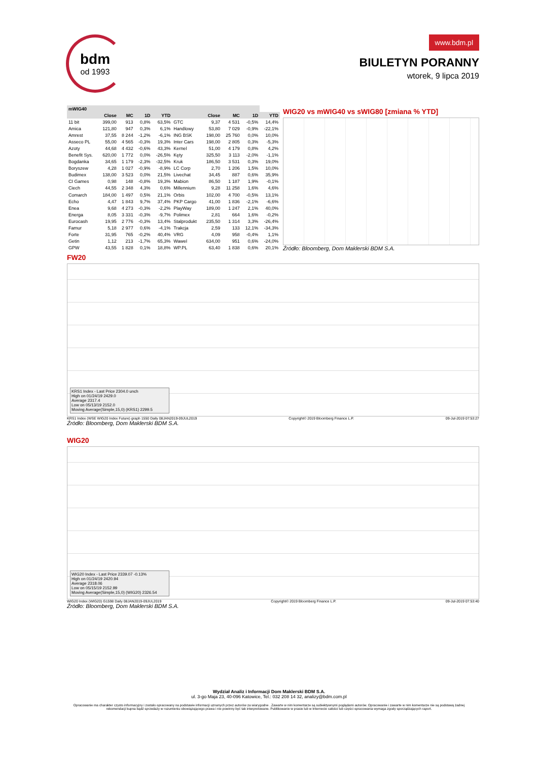bdm
od 1993
www.bdm.pl
BIULETYN PORANNY
wtorek, 9 lipca 2019
| mWIG40 | | | | | | | | | |
| --- | --- | --- | --- | --- | --- | --- | --- | --- | --- |
| | Close | MC | 1D | YTD | | Close | MC | 1D | YTD |
| 11 bit | 399,00 | 913 | 0,8% | 63,5% | GTC | 9,37 | 4 531 | -0,5% | 14,4% |
| Amica | 121,80 | 947 | 0,3% | 6,1% | Handlowy | 53,80 | 7 029 | -0,9% | -22,1% |
| Amrest | 37,55 | 8 244 | -1,2% | -6,1% | ING BSK | 198,00 | 25 760 | 0,0% | 10,0% |
| Asseco PL | 55,00 | 4 565 | -0,3% | 19,3% | Inter Cars | 198,00 | 2 805 | 0,3% | -5,3% |
| Azoty | 44,68 | 4 432 | -0,6% | 43,3% | Kernel | 51,00 | 4 179 | 0,8% | 4,2% |
| Benefit Sys. | 620,00 | 1 772 | 0,0% | -26,5% | Kęty | 325,50 | 3 113 | -2,0% | -1,1% |
| Bogdanka | 34,65 | 1 179 | -2,3% | -32,5% | Kruk | 186,50 | 3 531 | 0,3% | 19,0% |
| Boryszew | 4,28 | 1 027 | -0,9% | -8,9% | LC Corp | 2,70 | 1 206 | 1,5% | 10,0% |
| Budimex | 138,00 | 3 523 | 0,0% | 21,5% | Livechat | 34,45 | 887 | 0,6% | 35,9% |
| CI Games | 0,98 | 148 | -0,8% | 19,3% | Mabion | 86,50 | 1 187 | 1,9% | -0,1% |
| Ciech | 44,55 | 2 348 | 4,3% | 0,6% | Millennium | 9,28 | 11 258 | 1,6% | 4,6% |
| Comarch | 184,00 | 1 497 | 0,5% | 21,1% | Orbis | 102,00 | 4 700 | -0,5% | 13,1% |
| Echo | 4,47 | 1 843 | 9,7% | 37,4% | PKP Cargo | 41,00 | 1 836 | -2,1% | -6,6% |
| Enea | 9,68 | 4 273 | -0,3% | -2,2% | PlayWay | 189,00 | 1 247 | 2,1% | 40,0% |
| Energa | 8,05 | 3 331 | -0,3% | -9,7% | Polimex | 2,81 | 664 | 1,6% | -0,2% |
| Eurocash | 19,95 | 2 776 | -0,3% | 13,4% | Stalprodukt | 235,50 | 1 314 | 3,3% | -26,4% |
| Famur | 5,18 | 2 977 | 0,6% | -4,1% | Trakcja | 2,59 | 133 | 12,1% | -34,3% |
| Forte | 31,95 | 765 | -0,2% | 40,4% | VRG | 4,09 | 958 | -0,4% | 1,1% |
| Getin | 1,12 | 213 | -1,7% | 65,3% | Wawel | 634,00 | 951 | 0,6% | -24,0% |
| GPW | 43,55 | 1 828 | 0,1% | 18,8% | WP.PL | 63,40 | 1 838 | 0,6% | 20,1% |
WIG20 vs mWIG40 vs sWIG80 [zmiana % YTD]
Źródło: Bloomberg, Dom Maklerski BDM S.A.
FW20
KRS1 Index - Last Price 2304.0 unch
High on 01/24/19 2429.0
Average 2317.4
Low on 05/13/19 2152.0
Moving Average(Simple,15,0) (KRS1) 2299.5
KRS1 Index (WSE WIG20 Index Future) graph 1550 Daily 08JAN2019-09JUL2019 Copyright© 2019 Bloomberg Finance L.P. 09-Jul-2019 07:53:27
Źródło: Bloomberg, Dom Maklerski BDM S.A.
WIG20
WIG20 Index - Last Price 2339.07 -0.13%
High on 01/24/19 2420.94
Average 2318.06
Low on 05/15/19 2152.99
Moving Average(Simple,15,0) (WIG20) 2326.54
WIG20 Index (WIG20) G1598 Daily 08JAN2019-09JUL2019 Copyright© 2019 Bloomberg Finance L.P. 09-Jul-2019 07:53:40
Źródło: Bloomberg, Dom Maklerski BDM S.A.
Wydział Analiz i Informacji Dom Maklerski BDM S.A.
ul. 3-go Maja 23, 40-096 Katowice, Tel.: 032 208 14 32, analizy@bdm.com.pl
Opracowanie ma charakter czysto informacyjny i zostało opracowany na podstawie informacji uznanych przez autorów za wiarygodne . Zawarte w nim komentarze są subiektywnymi poglądami autorów. Opracowanie i zawarte w nim komentarze nie są podstawą żadnej rekomendacji kupna bądź sprzedaży w rozumieniu obowiązującego prawa i nie powinny być tak interpretowane. Publikowanie w prasie lub w Internecie całości lub części opracowania wymaga zgody sporządzających raport.